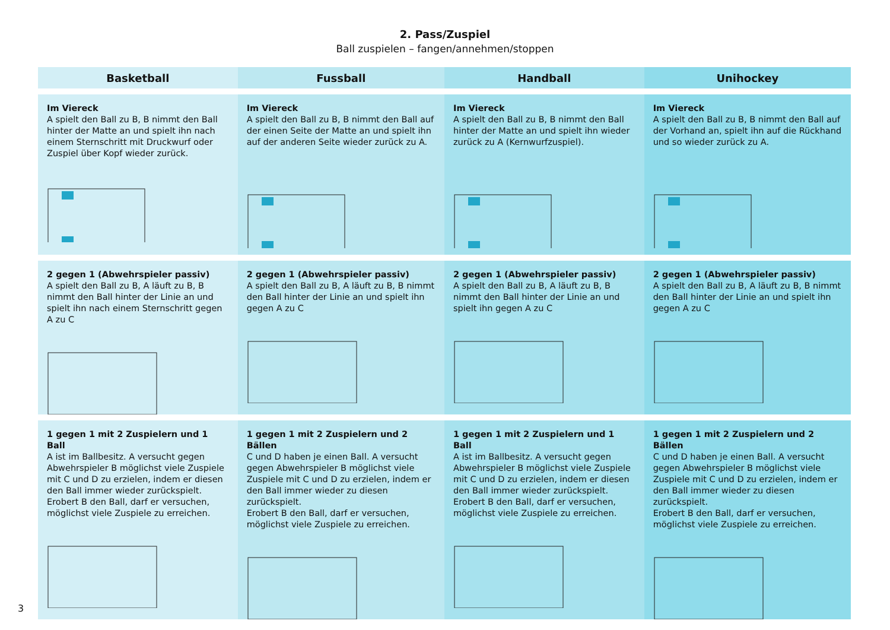2. Pass/Zuspiel
Ball zuspielen – fangen/annehmen/stoppen
| Basketball | Fussball | Handball | Unihockey |
| --- | --- | --- | --- |
| Im Viereck A spielt den Ball zu B, B nimmt den Ball hinter der Matte an und spielt ihn nach einem Sternschritt mit Druckwurf oder Zuspiel über Kopf wieder zurück. | Im Viereck A spielt den Ball zu B, B nimmt den Ball auf der einen Seite der Matte an und spielt ihn auf der anderen Seite wieder zurück zu A. | Im Viereck A spielt den Ball zu B, B nimmt den Ball hinter der Matte an und spielt ihn wieder zurück zu A (Kernwurfzuspiel). | Im Viereck A spielt den Ball zu B, B nimmt den Ball auf der Vorhand an, spielt ihn auf die Rückhand und so wieder zurück zu A. |
| 2 gegen 1 (Abwehrspieler passiv) A spielt den Ball zu B, A läuft zu B, B nimmt den Ball hinter der Linie an und spielt ihn nach einem Sternschritt gegen A zu C | 2 gegen 1 (Abwehrspieler passiv) A spielt den Ball zu B, A läuft zu B, B nimmt den Ball hinter der Linie an und spielt ihn gegen A zu C | 2 gegen 1 (Abwehrspieler passiv) A spielt den Ball zu B, A läuft zu B, B nimmt den Ball hinter der Linie an und spielt ihn gegen A zu C | 2 gegen 1 (Abwehrspieler passiv) A spielt den Ball zu B, A läuft zu B, B nimmt den Ball hinter der Linie an und spielt ihn gegen A zu C |
| 1 gegen 1 mit 2 Zuspielern und 1 Ball A ist im Ballbesitz. A versucht gegen Abwehrspieler B möglichst viele Zuspiele mit C und D zu erzielen, indem er diesen den Ball immer wieder zurückspielt. Erobert B den Ball, darf er versuchen, möglichst viele Zuspiele zu erreichen. | 1 gegen 1 mit 2 Zuspielern und 2 Bällen C und D haben je einen Ball. A versucht gegen Abwehrspieler B möglichst viele Zuspiele mit C und D zu erzielen, indem er den Ball immer wieder zu diesen zurückspielt. Erobert B den Ball, darf er versuchen, möglichst viele Zuspiele zu erreichen. | 1 gegen 1 mit 2 Zuspielern und 1 Ball A ist im Ballbesitz. A versucht gegen Abwehrspieler B möglichst viele Zuspiele mit C und D zu erzielen, indem er diesen den Ball immer wieder zurückspielt. Erobert B den Ball, darf er versuchen, möglichst viele Zuspiele zu erreichen. | 1 gegen 1 mit 2 Zuspielern und 2 Bällen C und D haben je einen Ball. A versucht gegen Abwehrspieler B möglichst viele Zuspiele mit C und D zu erzielen, indem er den Ball immer wieder zu diesen zurückspielt. Erobert B den Ball, darf er versuchen, möglichst viele Zuspiele zu erreichen. |
3